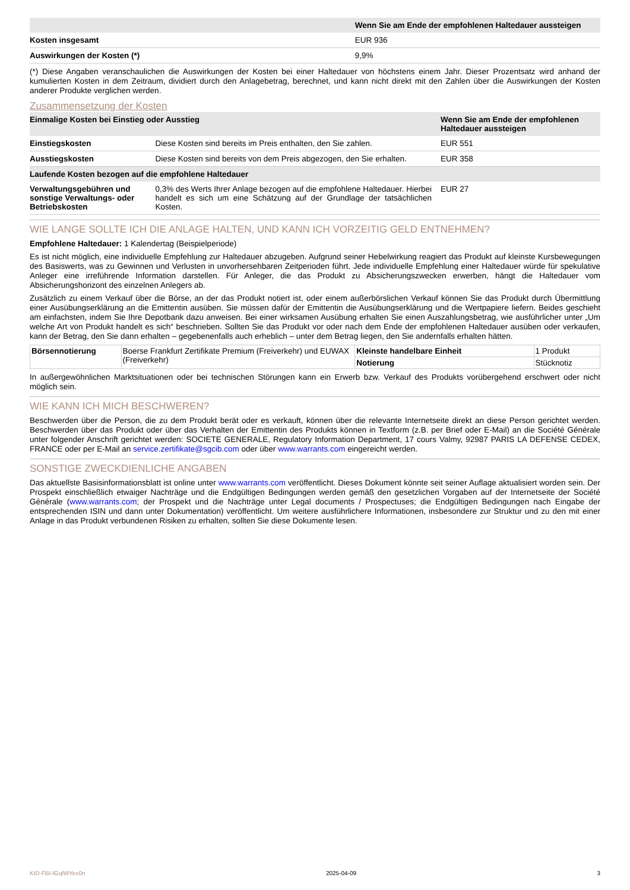| | Wenn Sie am Ende der empfohlenen Haltedauer aussteigen |
| --- | --- |
| Kosten insgesamt | EUR 936 |
| Auswirkungen der Kosten (*) | 9,9% |
(*) Diese Angaben veranschaulichen die Auswirkungen der Kosten bei einer Haltedauer von höchstens einem Jahr. Dieser Prozentsatz wird anhand der kumulierten Kosten in dem Zeitraum, dividiert durch den Anlagebetrag, berechnet, und kann nicht direkt mit den Zahlen über die Auswirkungen der Kosten anderer Produkte verglichen werden.
Zusammensetzung der Kosten
| Einmalige Kosten bei Einstieg oder Ausstieg | | Wenn Sie am Ende der empfohlenen Haltedauer aussteigen |
| --- | --- | --- |
| Einstiegskosten | Diese Kosten sind bereits im Preis enthalten, den Sie zahlen. | EUR 551 |
| Ausstiegskosten | Diese Kosten sind bereits von dem Preis abgezogen, den Sie erhalten. | EUR 358 |
| Laufende Kosten bezogen auf die empfohlene Haltedauer | | |
| Verwaltungsgebühren und sonstige Verwaltungs- oder Betriebskosten | 0,3% des Werts Ihrer Anlage bezogen auf die empfohlene Haltedauer. Hierbei handelt es sich um eine Schätzung auf der Grundlage der tatsächlichen Kosten. | EUR 27 |
WIE LANGE SOLLTE ICH DIE ANLAGE HALTEN, UND KANN ICH VORZEITIG GELD ENTNEHMEN?
Empfohlene Haltedauer: 1 Kalendertag (Beispielperiode)
Es ist nicht möglich, eine individuelle Empfehlung zur Haltedauer abzugeben. Aufgrund seiner Hebelwirkung reagiert das Produkt auf kleinste Kursbewegungen des Basiswerts, was zu Gewinnen und Verlusten in unvorhersehbaren Zeitperioden führt. Jede individuelle Empfehlung einer Haltedauer würde für spekulative Anleger eine irreführende Information darstellen. Für Anleger, die das Produkt zu Absicherungszwecken erwerben, hängt die Haltedauer vom Absicherungshorizont des einzelnen Anlegers ab.
Zusätzlich zu einem Verkauf über die Börse, an der das Produkt notiert ist, oder einem außerbörslichen Verkauf können Sie das Produkt durch Übermittlung einer Ausübungserklärung an die Emittentin ausüben. Sie müssen dafür der Emittentin die Ausübungserklärung und die Wertpapiere liefern. Beides geschieht am einfachsten, indem Sie Ihre Depotbank dazu anweisen. Bei einer wirksamen Ausübung erhalten Sie einen Auszahlungsbetrag, wie ausführlicher unter „Um welche Art von Produkt handelt es sich“ beschrieben. Sollten Sie das Produkt vor oder nach dem Ende der empfohlenen Haltedauer ausüben oder verkaufen, kann der Betrag, den Sie dann erhalten – gegebenenfalls auch erheblich – unter dem Betrag liegen, den Sie andernfalls erhalten hätten.
| Börsennotierung | Boerse Frankfurt Zertifikate Premium (Freiverkehr) und EUWAX (Freiverkehr) | Kleinste handelbare Einheit | 1 Produkt |
| | | Notierung | Stücknotiz |
In außergewöhnlichen Marktsituationen oder bei technischen Störungen kann ein Erwerb bzw. Verkauf des Produkts vorübergehend erschwert oder nicht möglich sein.
WIE KANN ICH MICH BESCHWEREN?
Beschwerden über die Person, die zu dem Produkt berät oder es verkauft, können über die relevante Internetseite direkt an diese Person gerichtet werden. Beschwerden über das Produkt oder über das Verhalten der Emittentin des Produkts können in Textform (z.B. per Brief oder E-Mail) an die Société Générale unter folgender Anschrift gerichtet werden: SOCIETE GENERALE, Regulatory Information Department, 17 cours Valmy, 92987 PARIS LA DEFENSE CEDEX, FRANCE oder per E-Mail an service.zertifikate@sgcib.com oder über www.warrants.com eingereicht werden.
SONSTIGE ZWECKDIENLICHE ANGABEN
Das aktuellste Basisinformationsblatt ist online unter www.warrants.com veröffentlicht. Dieses Dokument könnte seit seiner Auflage aktualisiert worden sein. Der Prospekt einschließlich etwaiger Nachträge und die Endgültigen Bedingungen werden gemäß den gesetzlichen Vorgaben auf der Internetseite der Société Générale (www.warrants.com; der Prospekt und die Nachträge unter Legal documents / Prospectuses; die Endgültigen Bedingungen nach Eingabe der entsprechenden ISIN und dann unter Dokumentation) veröffentlicht. Um weitere ausführlichere Informationen, insbesondere zur Struktur und zu den mit einer Anlage in das Produkt verbundenen Risiken zu erhalten, sollten Sie diese Dokumente lesen.
KID-FBI-lGqlWYex0n 2025-04-09 3